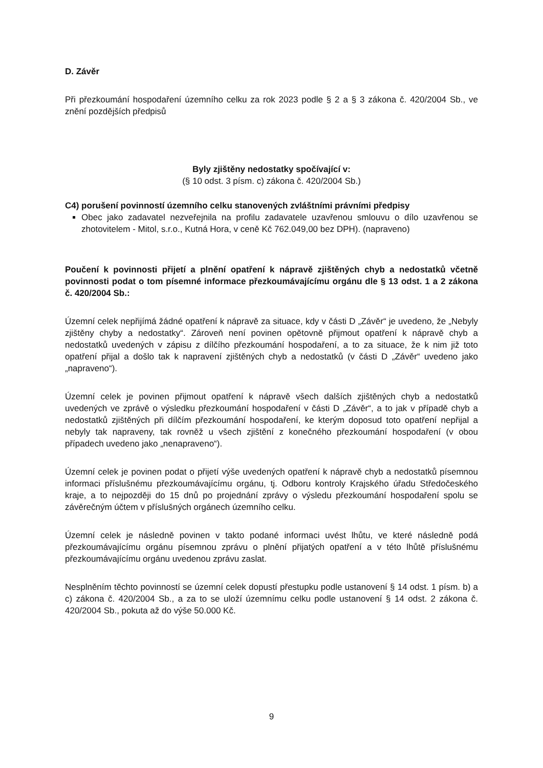D. Závěr
Při přezkoumání hospodaření územního celku za rok 2023 podle § 2 a § 3 zákona č. 420/2004 Sb., ve znění pozdějších předpisů
Byly zjištěny nedostatky spočívající v:
(§ 10 odst. 3 písm. c) zákona č. 420/2004 Sb.)
C4) porušení povinností územního celku stanovených zvláštními právními předpisy
Obec jako zadavatel nezveřejnila na profilu zadavatele uzavřenou smlouvu o dílo uzavřenou se zhotovitelem - Mitol, s.r.o., Kutná Hora, v ceně Kč 762.049,00 bez DPH). (napraveno)
Poučení k povinnosti přijetí a plnění opatření k nápravě zjištěných chyb a nedostatků včetně povinnosti podat o tom písemné informace přezkoumávajícímu orgánu dle § 13 odst. 1 a 2 zákona č. 420/2004 Sb.:
Územní celek nepřijímá žádné opatření k nápravě za situace, kdy v části D „Závěr“ je uvedeno, že „Nebyly zjištěny chyby a nedostatky“. Zároveň není povinen opětovně přijmout opatření k nápravě chyb a nedostatků uvedených v zápisu z dílčího přezkoumání hospodaření, a to za situace, že k nim již toto opatření přijal a došlo tak k napravení zjištěných chyb a nedostatků (v části D „Závěr“ uvedeno jako „napraveno“).
Územní celek je povinen přijmout opatření k nápravě všech dalších zjištěných chyb a nedostatků uvedených ve zprávě o výsledku přezkoumání hospodaření v části D „Závěr“, a to jak v případě chyb a nedostatků zjištěných při dílčím přezkoumání hospodaření, ke kterým doposud toto opatření nepřijal a nebyly tak napraveny, tak rovněž u všech zjištění z konečného přezkoumání hospodaření (v obou případech uvedeno jako „nenapraveno“).
Územní celek je povinen podat o přijetí výše uvedených opatření k nápravě chyb a nedostatků písemnou informaci příslušnému přezkoumávajícímu orgánu, tj. Odboru kontroly Krajského úřadu Středočeského kraje, a to nejpozději do 15 dnů po projednání zprávy o výsledu přezkoumání hospodaření spolu se závěrečným účtem v příslušných orgánech územního celku.
Územní celek je následně povinen v takto podané informaci uvést lhůtu, ve které následně podá přezkoumávajícímu orgánu písemnou zprávu o plnění přijatých opatření a v této lhůtě příslušnému přezkoumávajícímu orgánu uvedenou zprávu zaslat.
Nesplněním těchto povinností se územní celek dopustí přestupku podle ustanovení § 14 odst. 1 písm. b) a c) zákona č. 420/2004 Sb., a za to se uloží územnímu celku podle ustanovení § 14 odst. 2 zákona č. 420/2004 Sb., pokuta až do výše 50.000 Kč.
9